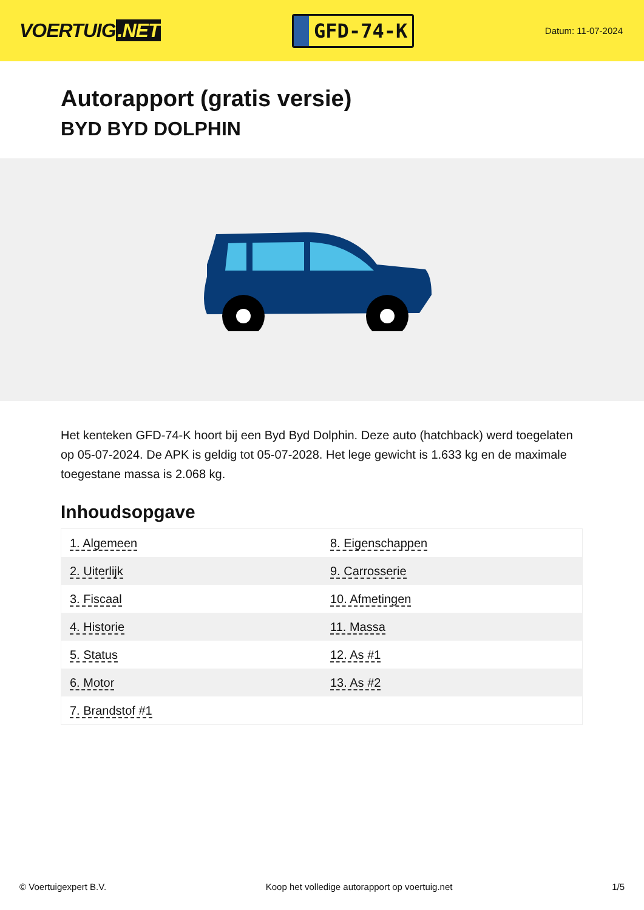VOERTUIG.NET
GFD-74-K
Datum: 11-07-2024
Autorapport (gratis versie)
BYD BYD DOLPHIN
Het kenteken GFD-74-K hoort bij een Byd Byd Dolphin. Deze auto (hatchback) werd toegelaten op 05-07-2024. De APK is geldig tot 05-07-2028. Het lege gewicht is 1.633 kg en de maximale toegestane massa is 2.068 kg.
Inhoudsopgave
| 1. Algemeen | 8. Eigenschappen |
| 2. Uiterlijk | 9. Carrosserie |
| 3. Fiscaal | 10. Afmetingen |
| 4. Historie | 11. Massa |
| 5. Status | 12. As #1 |
| 6. Motor | 13. As #2 |
| 7. Brandstof #1 | |
© Voertuigexpert B.V. Koop het volledige autorapport op voertuig.net 1/5